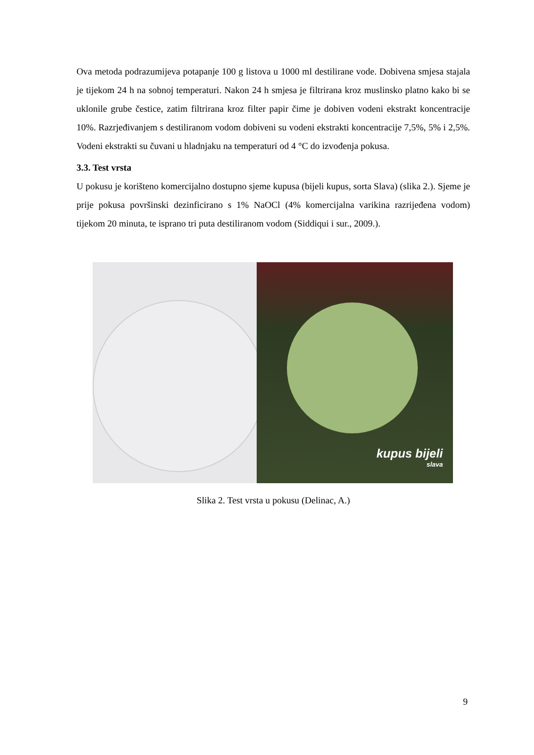Ova metoda podrazumijeva potapanje 100 g listova u 1000 ml destilirane vode. Dobivena smjesa stajala je tijekom 24 h na sobnoj temperaturi. Nakon 24 h smjesa je filtrirana kroz muslinsko platno kako bi se uklonile grube čestice, zatim filtrirana kroz filter papir čime je dobiven vodeni ekstrakt koncentracije 10%. Razrjeđivanjem s destiliranom vodom dobiveni su vodeni ekstrakti koncentracije 7,5%, 5% i 2,5%. Vodeni ekstrakti su čuvani u hladnjaku na temperaturi od 4 °C do izvođenja pokusa.
3.3. Test vrsta
U pokusu je korišteno komercijalno dostupno sjeme kupusa (bijeli kupus, sorta Slava) (slika 2.). Sjeme je prije pokusa površinski dezinficirano s 1% NaOCl (4% komercijalna varikina razrijeđena vodom) tijekom 20 minuta, te isprano tri puta destiliranom vodom (Siddiqui i sur., 2009.).
kupus bijeli
slava
Slika 2. Test vrsta u pokusu (Delinac, A.)
9